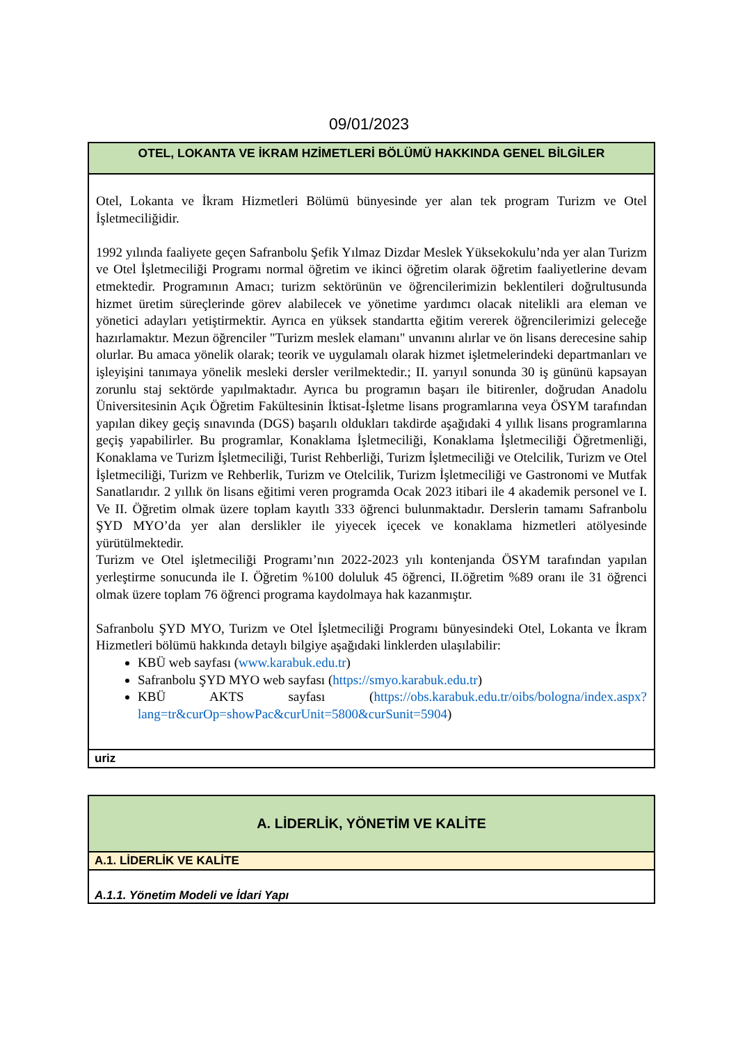09/01/2023
| OTEL, LOKANTA VE İKRAM HZİMETLERİ BÖLÜMÜ HAKKINDA GENEL BİLGİLER |
| --- |
| Otel, Lokanta ve İkram Hizmetleri Bölümü bünyesinde yer alan tek program Turizm ve Otel İşletmeciliğidir. 1992 yılında faaliyete geçen Safranbolu Şefik Yılmaz Dizdar Meslek Yüksekokulu’nda yer alan Turizm ve Otel İşletmeciliği Programı normal öğretim ve ikinci öğretim olarak öğretim faaliyetlerine devam etmektedir. Programının Amacı; turizm sektörünün ve öğrencilerimizin beklentileri doğrultusunda hizmet üretim süreçlerinde görev alabilecek ve yönetime yardımcı olacak nitelikli ara eleman ve yönetici adayları yetiştirmektir. Ayrıca en yüksek standartta eğitim vererek öğrencilerimizi geleceğe hazırlamaktır. Mezun öğrenciler "Turizm meslek elamanı" unvanını alırlar ve ön lisans derecesine sahip olurlar. Bu amaca yönelik olarak; teorik ve uygulamalı olarak hizmet işletmelerindeki departmanları ve işleyişini tanımaya yönelik mesleki dersler verilmektedir.; II. yarıyıl sonunda 30 iş gününü kapsayan zorunlu staj sektörde yapılmaktadır. Ayrıca bu programın başarı ile bitirenler, doğrudan Anadolu Üniversitesinin Açık Öğretim Fakültesinin İktisat-İşletme lisans programlarına veya ÖSYM tarafından yapılan dikey geçiş sınavında (DGS) başarılı oldukları takdirde aşağıdaki 4 yıllık lisans programlarına geçiş yapabilirler. Bu programlar, Konaklama İşletmeciliği, Konaklama İşletmeciliği Öğretmenliği, Konaklama ve Turizm İşletmeciliği, Turist Rehberliği, Turizm İşletmeciliği ve Otelcilik, Turizm ve Otel İşletmeciliği, Turizm ve Rehberlik, Turizm ve Otelcilik, Turizm İşletmeciliği ve Gastronomi ve Mutfak Sanatlarıdır. 2 yıllık ön lisans eğitimi veren programda Ocak 2023 itibari ile 4 akademik personel ve I. Ve II. Öğretim olmak üzere toplam kayıtlı 333 öğrenci bulunmaktadır. Derslerin tamamı Safranbolu ŞYD MYO’da yer alan derslikler ile yiyecek içecek ve konaklama hizmetleri atölyesinde yürütülmektedir. Turizm ve Otel işletmeciliği Programı’nın 2022-2023 yılı kontenjanda ÖSYM tarafından yapılan yerleştirme sonucunda ile I. Öğretim %100 doluluk 45 öğrenci, II.öğretim %89 oranı ile 31 öğrenci olmak üzere toplam 76 öğrenci programa kaydolmaya hak kazanmıştır. Safranbolu ŞYD MYO, Turizm ve Otel İşletmeciliği Programı bünyesindeki Otel, Lokanta ve İkram Hizmetleri bölümü hakkında detaylı bilgiye aşağıdaki linklerden ulaşılabilir: KBÜ web sayfası ( www.karabuk.edu.tr ) Safranbolu ŞYD MYO web sayfası ( https://smyo.karabuk.edu.tr ) KBÜ AKTS sayfası ( https://obs.karabuk.edu.tr/oibs/bologna/index.aspx?lang=tr&curOp=showPac&curUnit=5800&curSunit=5904 ) |
| uriz |
| A. LİDERLİK, YÖNETİM VE KALİTE |
| --- |
| A.1. LİDERLİK VE KALİTE |
| A.1.1. Yönetim Modeli ve İdari Yapı |